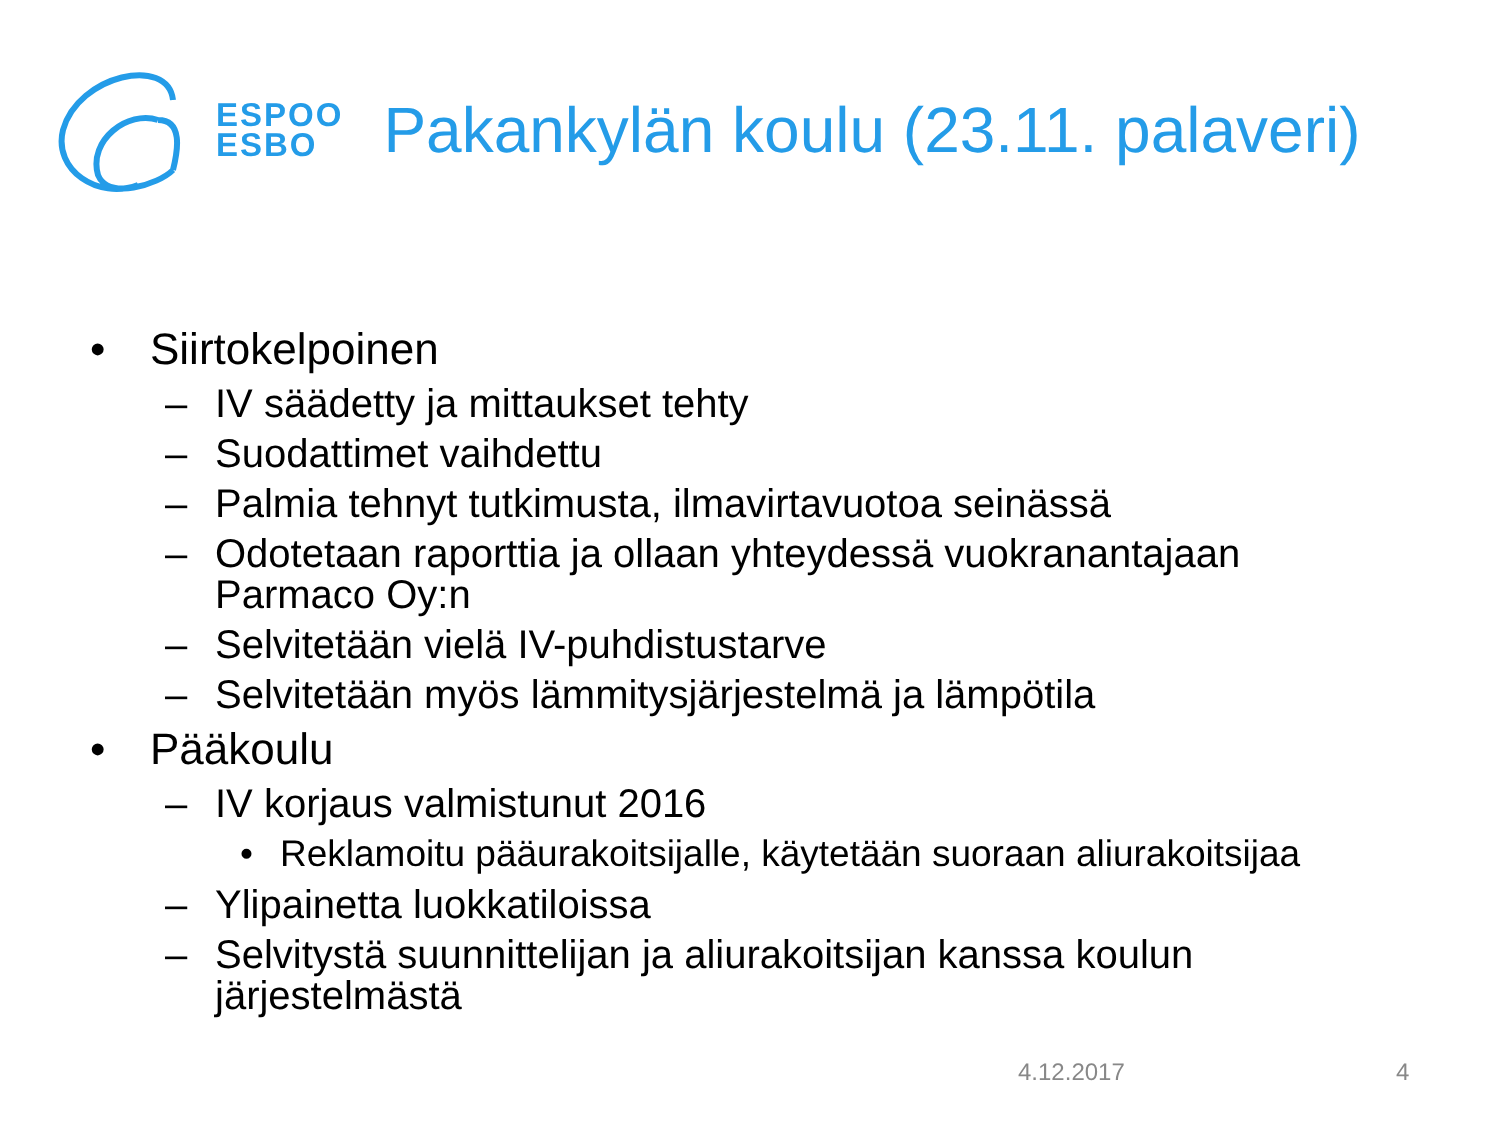ESPOO
ESBO
Pakankylän koulu (23.11. palaveri)
• Siirtokelpoinen
– IV säädetty ja mittaukset tehty
– Suodattimet vaihdettu
– Palmia tehnyt tutkimusta, ilmavirtavuotoa seinässä
– Odotetaan raporttia ja ollaan yhteydessä vuokranantajaan
Parmaco Oy:n
– Selvitetään vielä IV-puhdistustarve
– Selvitetään myös lämmitysjärjestelmä ja lämpötila
• Pääkoulu
– IV korjaus valmistunut 2016
• Reklamoitu pääurakoitsijalle, käytetään suoraan aliurakoitsijaa
– Ylipainetta luokkatiloissa
– Selvitystä suunnittelijan ja aliurakoitsijan kanssa koulun
järjestelmästä
4.12.2017 4